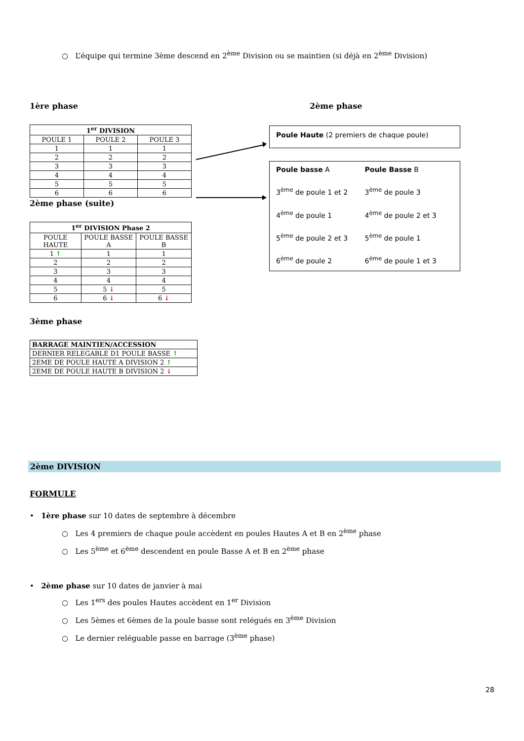○ L’équipe qui termine 3ème descend en 2<sup>ème</sup> Division ou se maintien (si déjà en 2<sup>ème</sup> Division)
1ère phase
| 1<sup>er</sup> DIVISION | | |
| --- | --- | --- |
| POULE 1 | POULE 2 | POULE 3 |
| 1 | 1 | 1 |
| 2 | 2 | 2 |
| 3 | 3 | 3 |
| 4 | 4 | 4 |
| 5 | 5 | 5 |
| 6 | 6 | 6 |
2ème phase (suite)
| 1<sup>er</sup> DIVISION Phase 2 | | |
| --- | --- | --- |
| POULE HAUTE | POULE BASSE A | POULE BASSE B |
| 1 ↑ | 1 | 1 |
| 2 | 2 | 2 |
| 3 | 3 | 3 |
| 4 | 4 | 4 |
| 5 | 5 ↓ | 5 |
| 6 | 6 ↓ | 6 ↓ |
3ème phase
| BARRAGE MAINTIEN/ACCESSION |
| --- |
| DERNIER RELEGABLE D1 POULE BASSE ↑ |
| 2EME DE POULE HAUTE A DIVISION 2 ↑ |
| 2EME DE POULE HAUTE B DIVISION 2 ↓ |
2ème phase
Poule Haute (2 premiers de chaque poule)
Poule basse A
Poule Basse B
3<sup>ème</sup> de poule 1 et 2
3<sup>ème</sup> de poule 3
4<sup>ème</sup> de poule 1
4<sup>ème</sup> de poule 2 et 3
5<sup>ème</sup> de poule 2 et 3
5<sup>ème</sup> de poule 1
6<sup>ème</sup> de poule 2
6<sup>ème</sup> de poule 1 et 3
2ème DIVISION
FORMULE
• 1ère phase sur 10 dates de septembre à décembre
○ Les 4 premiers de chaque poule accèdent en poules Hautes A et B en 2<sup>ème</sup> phase
○ Les 5<sup>ème</sup> et 6<sup>ème</sup> descendent en poule Basse A et B en 2<sup>ème</sup> phase
• 2ème phase sur 10 dates de janvier à mai
○ Les 1<sup>ers</sup> des poules Hautes accèdent en 1<sup>er</sup> Division
○ Les 5èmes et 6èmes de la poule basse sont relégués en 3<sup>ème</sup> Division
○ Le dernier reléguable passe en barrage (3<sup>ème</sup> phase)
28